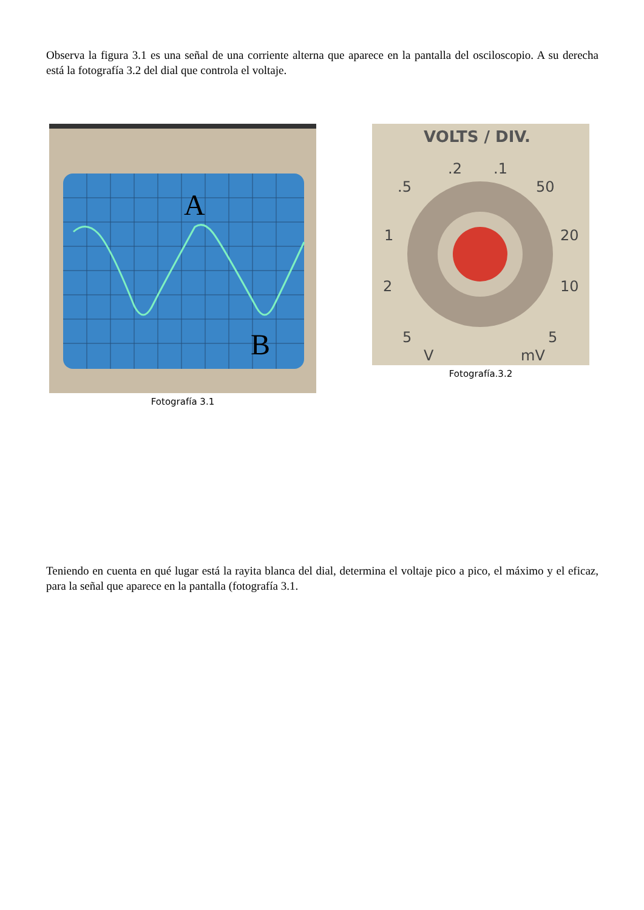Observa la figura 3.1 es una señal de una corriente alterna que aparece en la pantalla del osciloscopio. A su derecha está la fotografía 3.2 del dial que controla el voltaje.
A
B
Fotografía 3.1
VOLTS / DIV.
.2
.1
.5
50
1
20
2
10
5
5
V
mV
Fotografía.3.2
Teniendo en cuenta en qué lugar está la rayita blanca del dial, determina el voltaje pico a pico, el máximo y el eficaz, para la señal que aparece en la pantalla (fotografía 3.1.